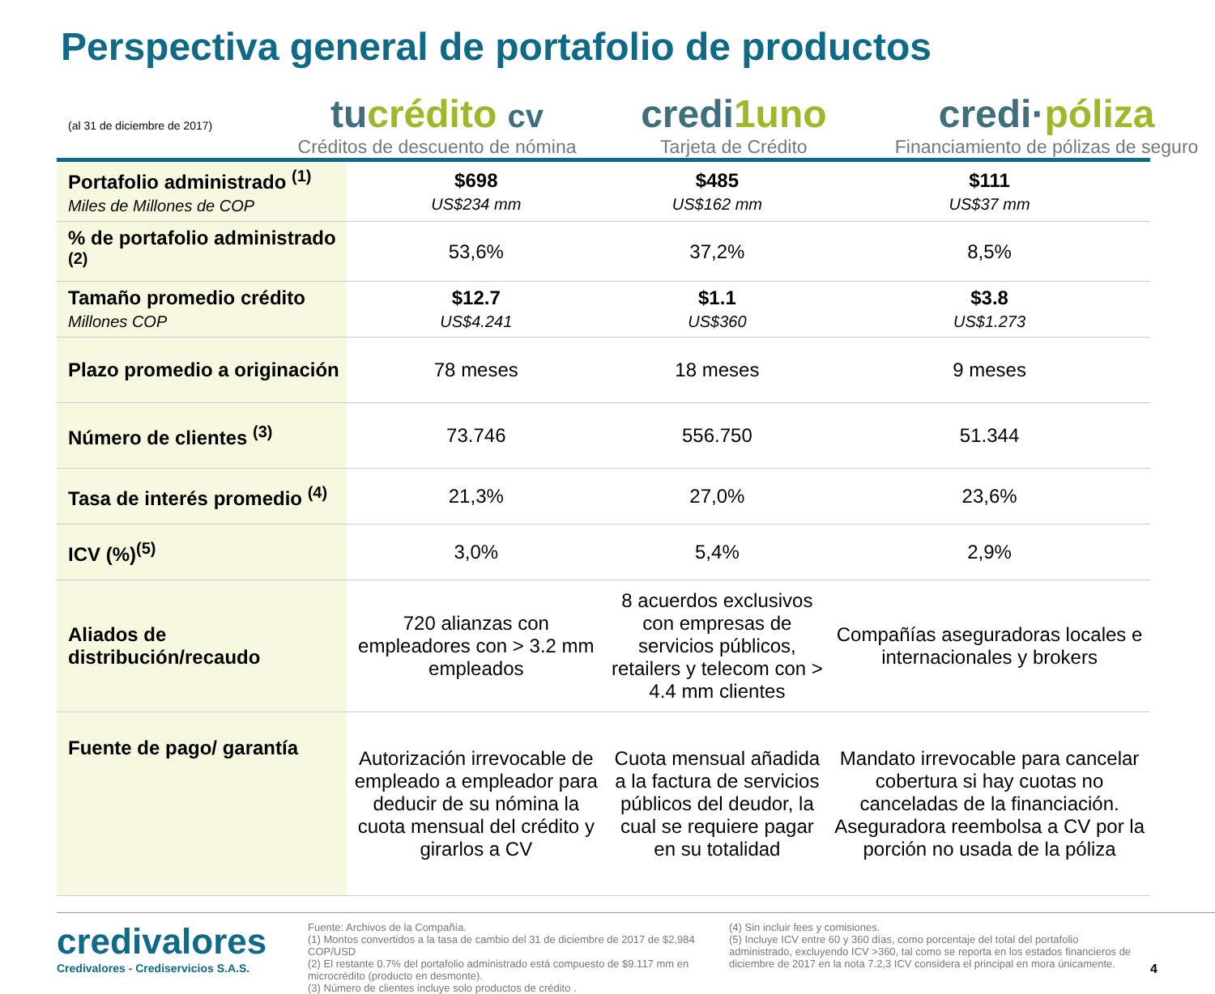Perspectiva general de portafolio de productos
(al 31 de diciembre de 2017)
tucrédito cv
Créditos de descuento de nómina
credi1uno
Tarjeta de Crédito
credi·póliza
Financiamiento de pólizas de seguro
| Portafolio administrado <sup>(1)</sup> Miles de Millones de COP | $698 US$234 mm | $485 US$162 mm | $111 US$37 mm |
| % de portafolio administrado <sup>(2)</sup> | 53,6% | 37,2% | 8,5% |
| Tamaño promedio crédito Millones COP | $12.7 US$4.241 | $1.1 US$360 | $3.8 US$1.273 |
| Plazo promedio a originación | 78 meses | 18 meses | 9 meses |
| Número de clientes <sup>(3)</sup> | 73.746 | 556.750 | 51.344 |
| Tasa de interés promedio <sup>(4)</sup> | 21,3% | 27,0% | 23,6% |
| ICV (%)<sup>(5)</sup> | 3,0% | 5,4% | 2,9% |
| Aliados de distribución/recaudo | 720 alianzas con empleadores con > 3.2 mm empleados | 8 acuerdos exclusivos con empresas de servicios públicos, retailers y telecom con > 4.4 mm clientes | Compañías aseguradoras locales e internacionales y brokers |
| Fuente de pago/ garantía | Autorización irrevocable de empleado a empleador para deducir de su nómina la cuota mensual del crédito y girarlos a CV | Cuota mensual añadida a la factura de servicios públicos del deudor, la cual se requiere pagar en su totalidad | Mandato irrevocable para cancelar cobertura si hay cuotas no canceladas de la financiación. Aseguradora reembolsa a CV por la porción no usada de la póliza |
credivalores
Credivalores - Crediservicios S.A.S.
Fuente: Archivos de la Compañía.
(1) Montos convertidos a la tasa de cambio del 31 de diciembre de 2017 de $2,984 COP/USD
(2) El restante 0.7% del portafolio administrado está compuesto de $9.117 mm en microcrédito (producto en desmonte).
(3) Número de clientes incluye solo productos de crédito .
(4) Sin incluir fees y comisiones.
(5) Incluye ICV entre 60 y 360 días, como porcentaje del total del portafolio administrado, excluyendo ICV >360, tal como se reporta en los estados financieros de diciembre de 2017 en la nota 7.2,3 ICV considera el principal en mora únicamente.
4